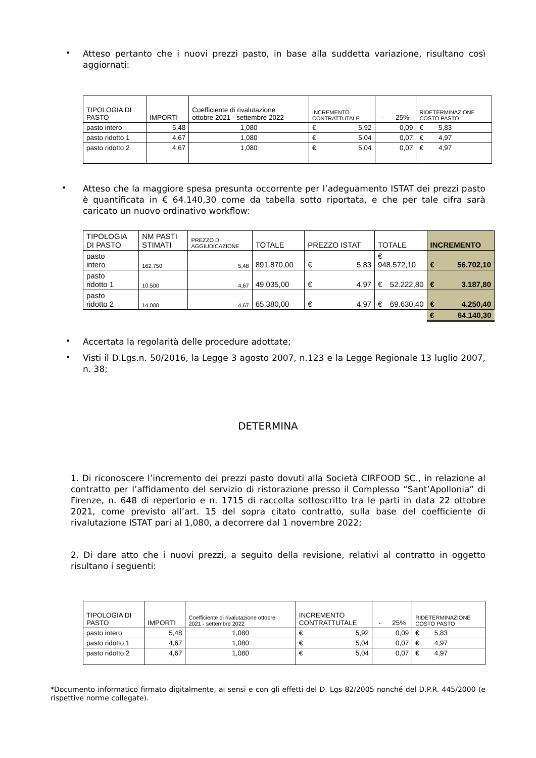•
Atteso pertanto che i nuovi prezzi pasto, in base alla suddetta variazione, risultano così aggiornati:
| TIPOLOGIA DI PASTO | IMPORTI | Coefficiente di rivalutazione ottobre 2021 - settembre 2022 | INCREMENTO CONTRATTUTALE | - 25% | RIDETERMINAZIONE COSTO PASTO |
| pasto intero | 5,48 | 1,080 | € 5,92 | 0,09 | € 5,83 |
| pasto ridotto 1 | 4,67 | 1,080 | € 5,04 | 0,07 | € 4,97 |
| pasto ridotto 2 | 4,67 | 1,080 | € 5,04 | 0,07 | € 4,97 |
•
Atteso che la maggiore spesa presunta occorrente per l’adeguamento ISTAT dei prezzi pasto è quantificata in € 64.140,30 come da tabella sotto riportata, e che per tale cifra sarà caricato un nuovo ordinativo workflow:
| TIPOLOGIA DI PASTO | NM PASTI STIMATI | PREZZO DI AGGIUDICAZIONE | TOTALE | PREZZO ISTAT | TOTALE | INCREMENTO |
| pasto intero | 162.750 | 5,48 | 891.870,00 | € 5,83 | € 948.572,10 | € 56.702,10 |
| pasto ridotto 1 | 10.500 | 4,67 | 49.035,00 | € 4,97 | € 52.222,80 | € 3.187,80 |
| pasto ridotto 2 | 14.000 | 4,67 | 65.380,00 | € 4,97 | € 69.630,40 | € 4.250,40 |
| | | | | | | € 64.140,30 |
•
Accertata la regolarità delle procedure adottate;
•
Visti il D.Lgs.n. 50/2016, la Legge 3 agosto 2007, n.123 e la Legge Regionale 13 luglio 2007, n. 38;
DETERMINA
1. Di riconoscere l’incremento dei prezzi pasto dovuti alla Società CIRFOOD SC., in relazione al contratto per l’affidamento del servizio di ristorazione presso il Complesso “Sant’Apollonia” di Firenze, n. 648 di repertorio e n. 1715 di raccolta sottoscritto tra le parti in data 22 ottobre 2021, come previsto all’art. 15 del sopra citato contratto, sulla base del coefficiente di rivalutazione ISTAT pari al 1,080, a decorrere dal 1 novembre 2022;
2. Di dare atto che i nuovi prezzi, a seguito della revisione, relativi al contratto in oggetto risultano i seguenti:
| TIPOLOGIA DI PASTO | IMPORTI | Coefficiente di rivalutazione ottobre 2021 - settembre 2022 | INCREMENTO CONTRATTUTALE | - 25% | RIDETERMINAZIONE COSTO PASTO |
| pasto intero | 5,48 | 1,080 | € 5,92 | 0,09 | € 5,83 |
| pasto ridotto 1 | 4,67 | 1,080 | € 5,04 | 0,07 | € 4,97 |
| pasto ridotto 2 | 4,67 | 1,080 | € 5,04 | 0,07 | € 4,97 |
*Documento informatico firmato digitalmente, ai sensi e con gli effetti del D. Lgs 82/2005 nonché del D.P.R. 445/2000 (e rispettive norme collegate).